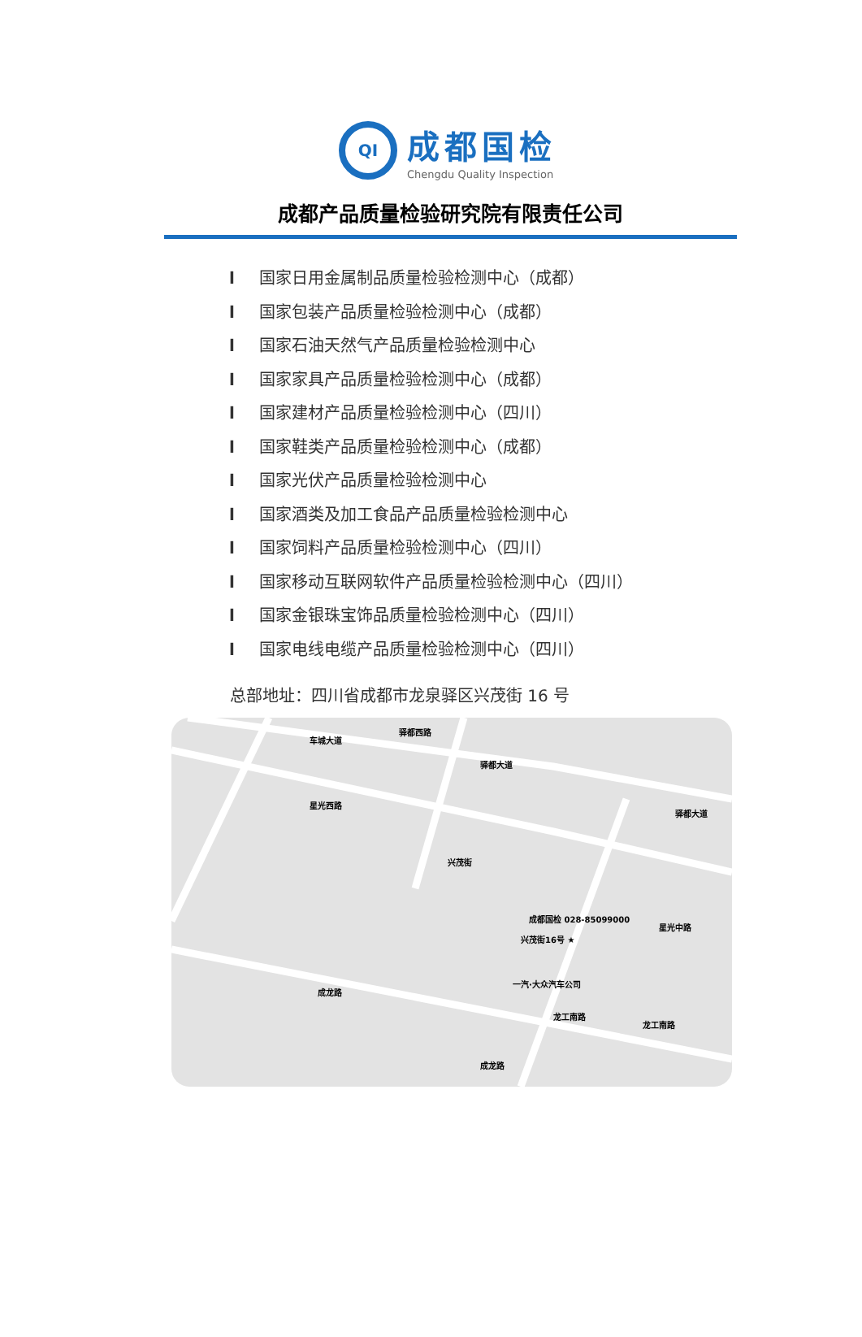QI
成都国检
Chengdu Quality Inspection
成都产品质量检验研究院有限责任公司
l 国家日用金属制品质量检验检测中心（成都）
l 国家包装产品质量检验检测中心（成都）
l 国家石油天然气产品质量检验检测中心
l 国家家具产品质量检验检测中心（成都）
l 国家建材产品质量检验检测中心（四川）
l 国家鞋类产品质量检验检测中心（成都）
l 国家光伏产品质量检验检测中心
l 国家酒类及加工食品产品质量检验检测中心
l 国家饲料产品质量检验检测中心（四川）
l 国家移动互联网软件产品质量检验检测中心（四川）
l 国家金银珠宝饰品质量检验检测中心（四川）
l 国家电线电缆产品质量检验检测中心（四川）
总部地址：四川省成都市龙泉驿区兴茂街 16 号
车城大道
驿都西路
驿都大道
驿都大道
星光西路
兴茂街
成都国检 028-85099000
兴茂街16号 ★
一汽·大众汽车公司
龙工南路
成龙路
龙工南路
星光中路
成龙路